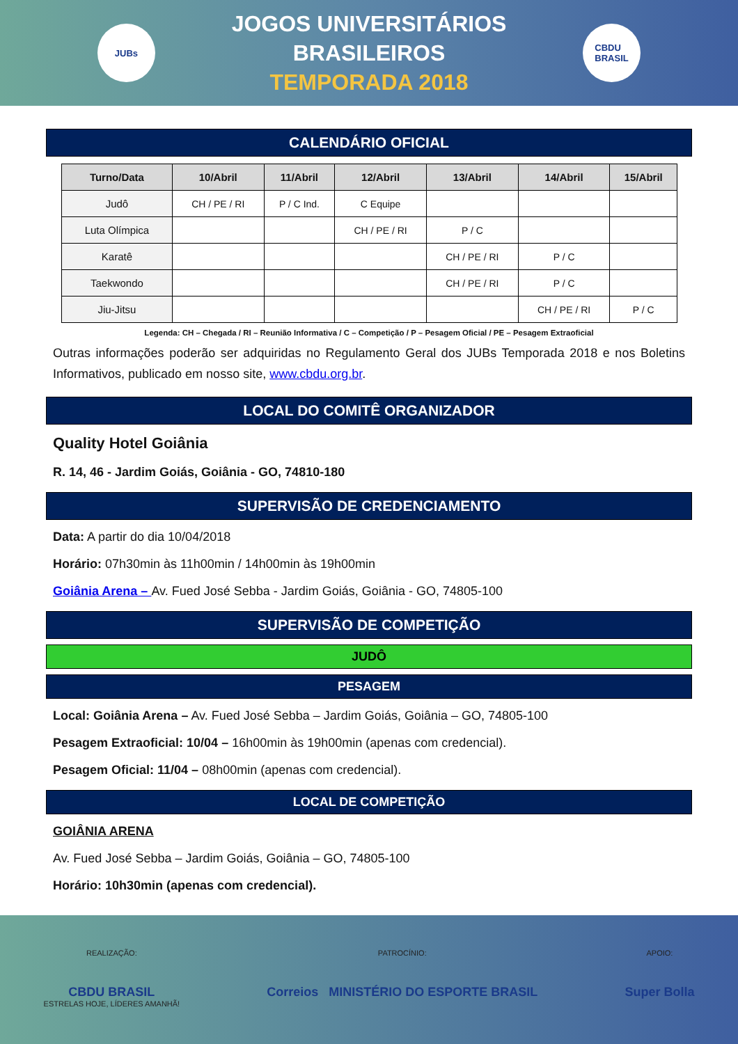JUBs
JOGOS UNIVERSITÁRIOS BRASILEIROS
TEMPORADA 2018
CBDU
BRASIL
CALENDÁRIO OFICIAL
| Turno/Data | 10/Abril | 11/Abril | 12/Abril | 13/Abril | 14/Abril | 15/Abril |
| --- | --- | --- | --- | --- | --- | --- |
| Judô | CH / PE / RI | P / C Ind. | C Equipe | | | |
| Luta Olímpica | | | CH / PE / RI | P / C | | |
| Karatê | | | | CH / PE / RI | P / C | |
| Taekwondo | | | | CH / PE / RI | P / C | |
| Jiu-Jitsu | | | | | CH / PE / RI | P / C |
Legenda: CH – Chegada / RI – Reunião Informativa / C – Competição / P – Pesagem Oficial / PE – Pesagem Extraoficial
Outras informações poderão ser adquiridas no Regulamento Geral dos JUBs Temporada 2018 e nos Boletins Informativos, publicado em nosso site, www.cbdu.org.br.
LOCAL DO COMITÊ ORGANIZADOR
Quality Hotel Goiânia
R. 14, 46 - Jardim Goiás, Goiânia - GO, 74810-180
SUPERVISÃO DE CREDENCIAMENTO
Data: A partir do dia 10/04/2018
Horário: 07h30min às 11h00min / 14h00min às 19h00min
Goiânia Arena – Av. Fued José Sebba - Jardim Goiás, Goiânia - GO, 74805-100
SUPERVISÃO DE COMPETIÇÃO
JUDÔ
PESAGEM
Local: Goiânia Arena – Av. Fued José Sebba – Jardim Goiás, Goiânia – GO, 74805-100
Pesagem Extraoficial: 10/04 – 16h00min às 19h00min (apenas com credencial).
Pesagem Oficial: 11/04 – 08h00min (apenas com credencial).
LOCAL DE COMPETIÇÃO
GOIÂNIA ARENA
Av. Fued José Sebba – Jardim Goiás, Goiânia – GO, 74805-100
Horário: 10h30min (apenas com credencial).
REALIZAÇÃO:
CBDU BRASIL
ESTRELAS HOJE, LÍDERES AMANHÃ!
PATROCÍNIO:
Correios MINISTÉRIO DO ESPORTE BRASIL
APOIO:
Super Bolla